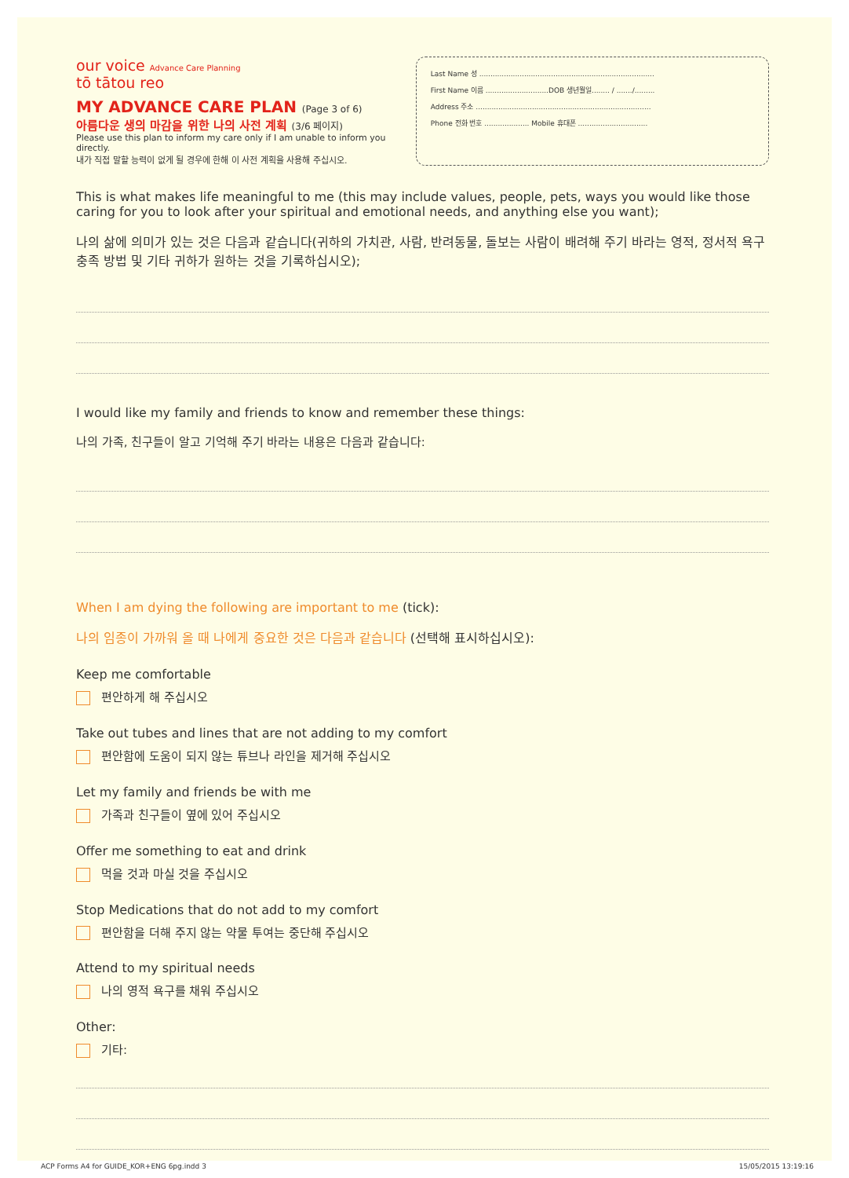our voice Advance Care Planning
tō tātou reo
MY ADVANCE CARE PLAN (Page 3 of 6)
아름다운 생의 마감을 위한 나의 사전 계획 (3/6 페이지)
Please use this plan to inform my care only if I am unable to inform you directly.
내가 직접 말할 능력이 없게 될 경우에 한해 이 사전 계획을 사용해 주십시오.
Last Name 성 ..............................................................................
First Name 이름 ............................DOB 생년월일........ / ......./.........
Address 주소 ..............................................................................
Phone 전화 번호 .................... Mobile 휴대폰 ...............................
This is what makes life meaningful to me (this may include values, people, pets, ways you would like those caring for you to look after your spiritual and emotional needs, and anything else you want);
나의 삶에 의미가 있는 것은 다음과 같습니다(귀하의 가치관, 사람, 반려동물, 돌보는 사람이 배려해 주기 바라는 영적, 정서적 욕구 충족 방법 및 기타 귀하가 원하는 것을 기록하십시오);
I would like my family and friends to know and remember these things:
나의 가족, 친구들이 알고 기억해 주기 바라는 내용은 다음과 같습니다:
When I am dying the following are important to me (tick):
나의 임종이 가까워 올 때 나에게 중요한 것은 다음과 같습니다 (선택해 표시하십시오):
Keep me comfortable
편안하게 해 주십시오
Take out tubes and lines that are not adding to my comfort
편안함에 도움이 되지 않는 튜브나 라인을 제거해 주십시오
Let my family and friends be with me
가족과 친구들이 옆에 있어 주십시오
Offer me something to eat and drink
먹을 것과 마실 것을 주십시오
Stop Medications that do not add to my comfort
편안함을 더해 주지 않는 약물 투여는 중단해 주십시오
Attend to my spiritual needs
나의 영적 욕구를 채워 주십시오
Other:
기타:
ACP Forms A4 for GUIDE_KOR+ENG 6pg.indd 3 15/05/2015 13:19:16